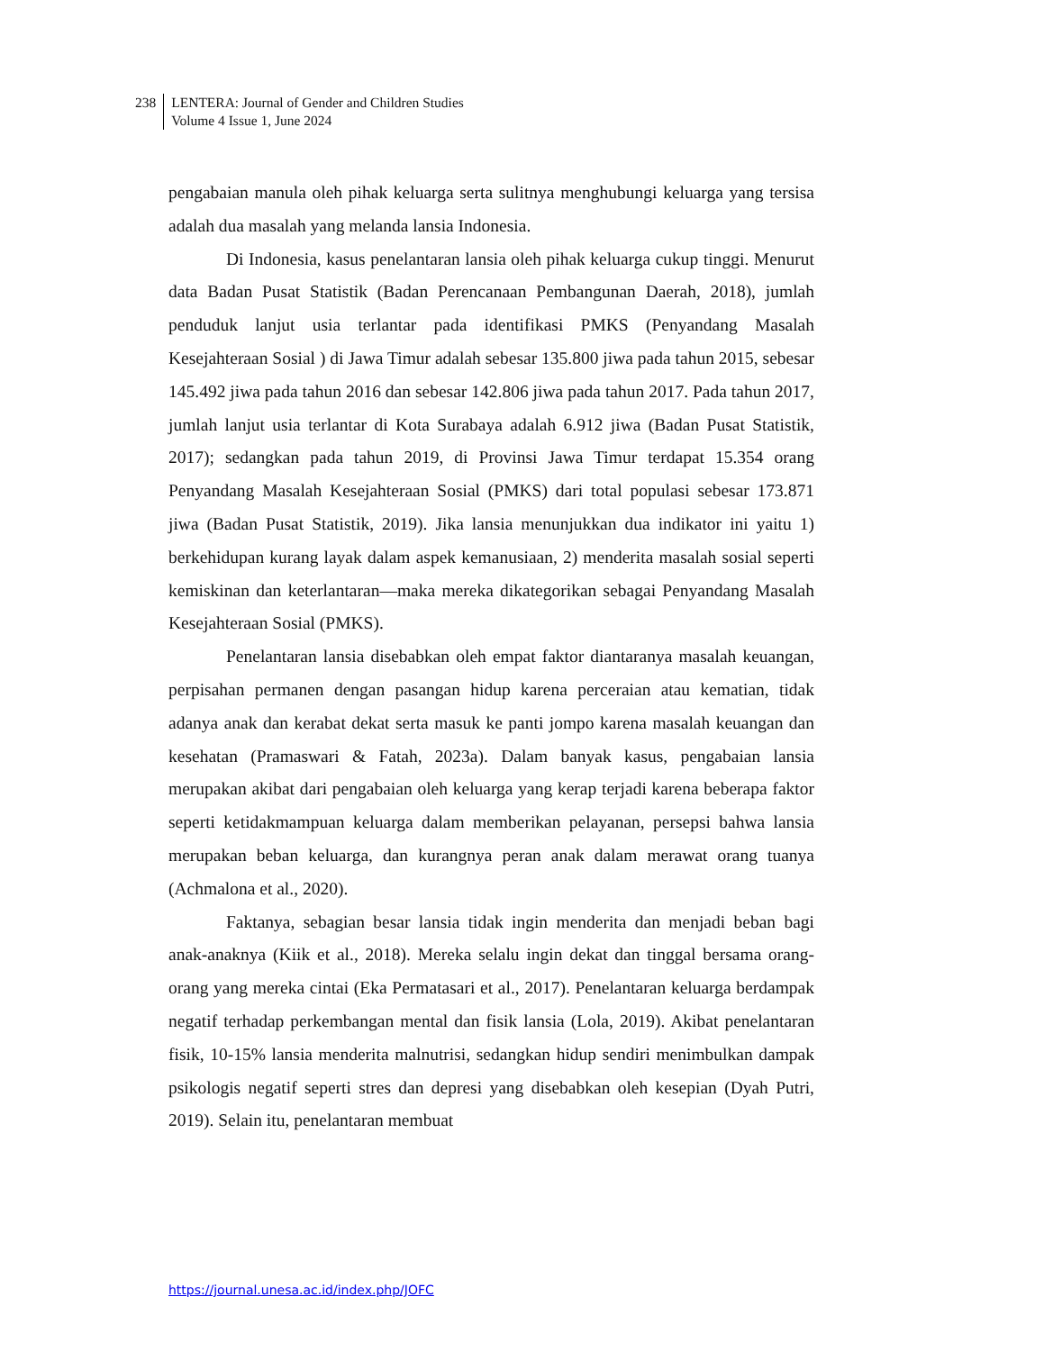238 LENTERA: Journal of Gender and Children Studies
Volume 4 Issue 1, June 2024
pengabaian manula oleh pihak keluarga serta sulitnya menghubungi keluarga yang tersisa adalah dua masalah yang melanda lansia Indonesia.
Di Indonesia, kasus penelantaran lansia oleh pihak keluarga cukup tinggi. Menurut data Badan Pusat Statistik (Badan Perencanaan Pembangunan Daerah, 2018), jumlah penduduk lanjut usia terlantar pada identifikasi PMKS (Penyandang Masalah Kesejahteraan Sosial ) di Jawa Timur adalah sebesar 135.800 jiwa pada tahun 2015, sebesar 145.492 jiwa pada tahun 2016 dan sebesar 142.806 jiwa pada tahun 2017. Pada tahun 2017, jumlah lanjut usia terlantar di Kota Surabaya adalah 6.912 jiwa (Badan Pusat Statistik, 2017); sedangkan pada tahun 2019, di Provinsi Jawa Timur terdapat 15.354 orang Penyandang Masalah Kesejahteraan Sosial (PMKS) dari total populasi sebesar 173.871 jiwa (Badan Pusat Statistik, 2019). Jika lansia menunjukkan dua indikator ini yaitu 1) berkehidupan kurang layak dalam aspek kemanusiaan, 2) menderita masalah sosial seperti kemiskinan dan keterlantaran—maka mereka dikategorikan sebagai Penyandang Masalah Kesejahteraan Sosial (PMKS).
Penelantaran lansia disebabkan oleh empat faktor diantaranya masalah keuangan, perpisahan permanen dengan pasangan hidup karena perceraian atau kematian, tidak adanya anak dan kerabat dekat serta masuk ke panti jompo karena masalah keuangan dan kesehatan (Pramaswari & Fatah, 2023a). Dalam banyak kasus, pengabaian lansia merupakan akibat dari pengabaian oleh keluarga yang kerap terjadi karena beberapa faktor seperti ketidakmampuan keluarga dalam memberikan pelayanan, persepsi bahwa lansia merupakan beban keluarga, dan kurangnya peran anak dalam merawat orang tuanya (Achmalona et al., 2020).
Faktanya, sebagian besar lansia tidak ingin menderita dan menjadi beban bagi anak-anaknya (Kiik et al., 2018). Mereka selalu ingin dekat dan tinggal bersama orang-orang yang mereka cintai (Eka Permatasari et al., 2017). Penelantaran keluarga berdampak negatif terhadap perkembangan mental dan fisik lansia (Lola, 2019). Akibat penelantaran fisik, 10-15% lansia menderita malnutrisi, sedangkan hidup sendiri menimbulkan dampak psikologis negatif seperti stres dan depresi yang disebabkan oleh kesepian (Dyah Putri, 2019). Selain itu, penelantaran membuat
https://journal.unesa.ac.id/index.php/JOFC